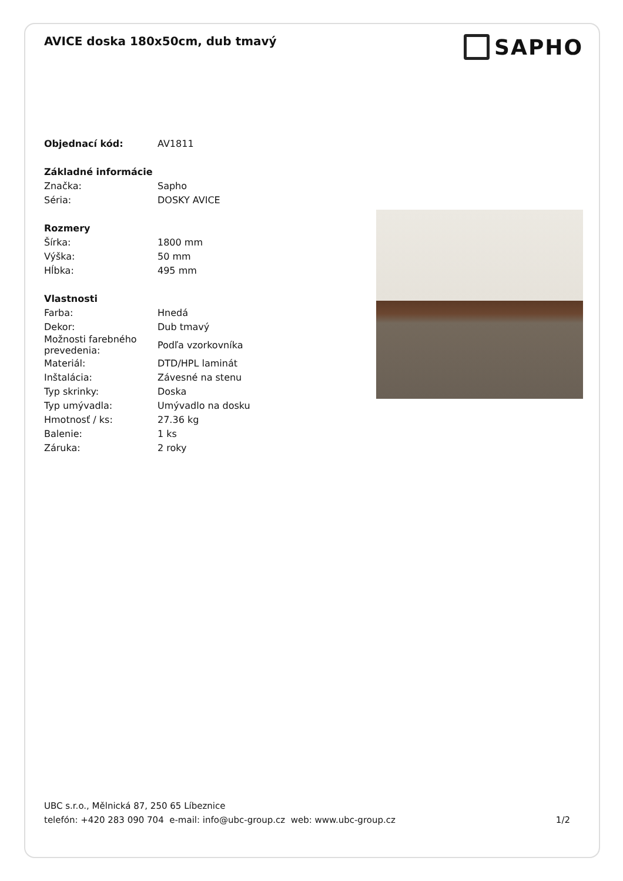AVICE doska 180x50cm, dub tmavý
SAPHO
| Objednací kód: | AV1811 |
| Základné informácie | |
| Značka: | Sapho |
| Séria: | DOSKY AVICE |
| Rozmery | |
| Šírka: | 1800 mm |
| Výška: | 50 mm |
| Hĺbka: | 495 mm |
| Vlastnosti | |
| Farba: | Hnedá |
| Dekor: | Dub tmavý |
| Možnosti farebného prevedenia: | Podľa vzorkovníka |
| Materiál: | DTD/HPL laminát |
| Inštalácia: | Závesné na stenu |
| Typ skrinky: | Doska |
| Typ umývadla: | Umývadlo na dosku |
| Hmotnosť / ks: | 27.36 kg |
| Balenie: | 1 ks |
| Záruka: | 2 roky |
UBC s.r.o., Mělnická 87, 250 65 Líbeznice
telefón: +420 283 090 704 e-mail: info@ubc-group.cz web: www.ubc-group.cz 1/2